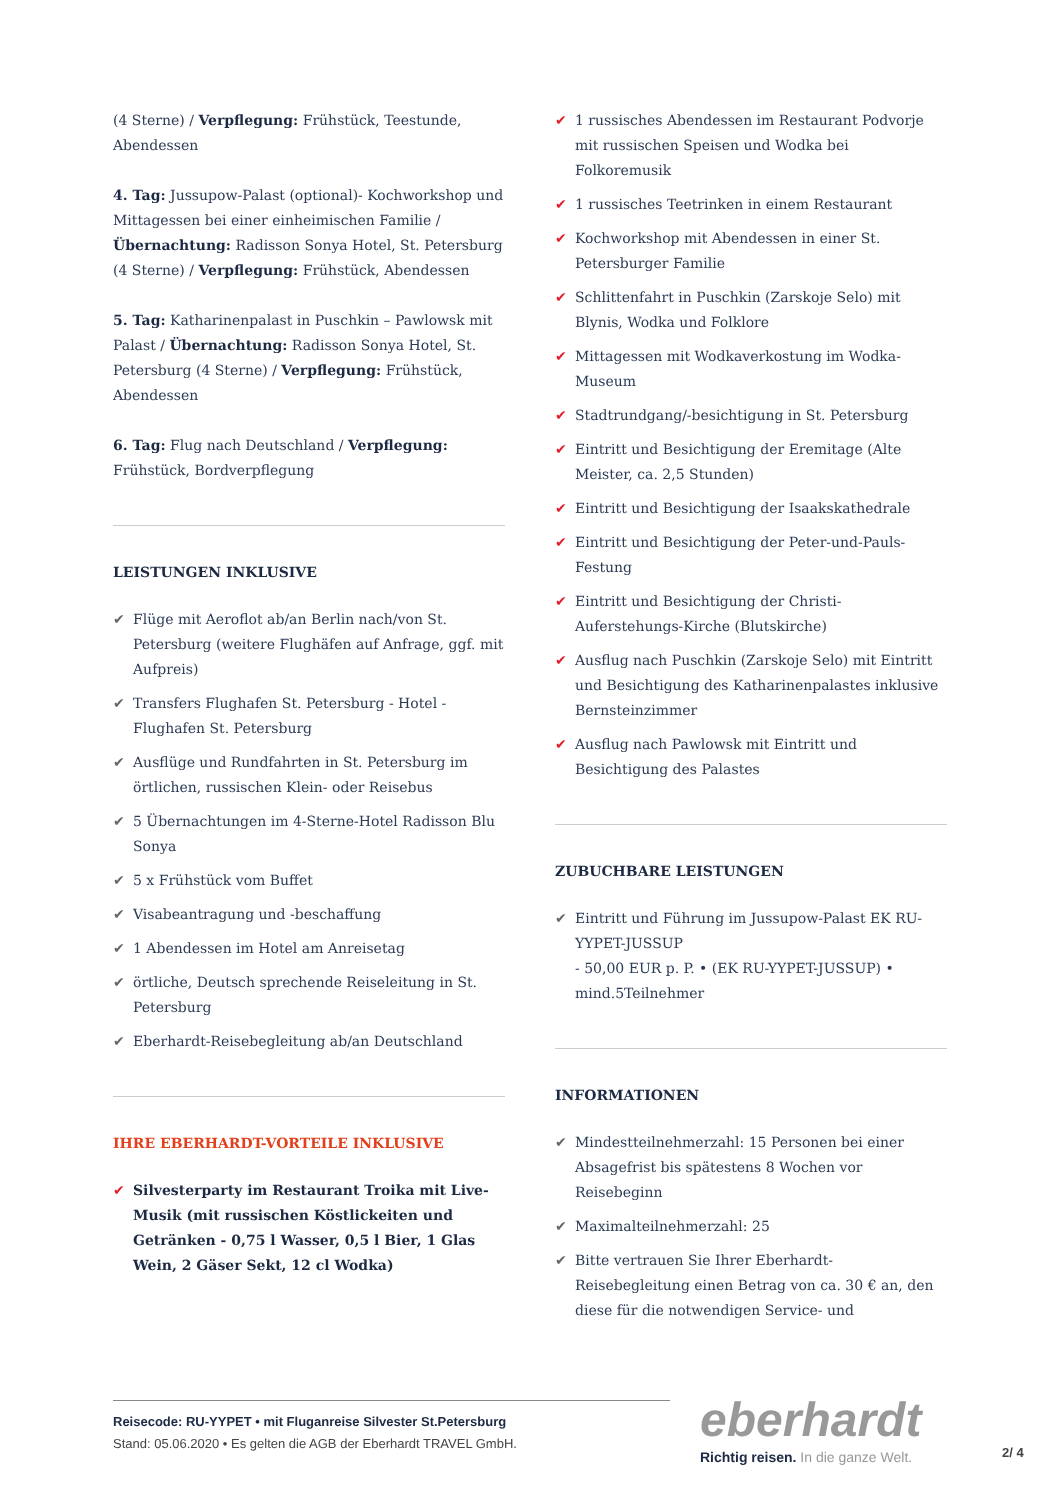(4 Sterne) / Verpflegung: Frühstück, Teestunde, Abendessen
4. Tag: Jussupow-Palast (optional)- Kochworkshop und Mittagessen bei einer einheimischen Familie / Übernachtung: Radisson Sonya Hotel, St. Petersburg (4 Sterne) / Verpflegung: Frühstück, Abendessen
5. Tag: Katharinenpalast in Puschkin – Pawlowsk mit Palast / Übernachtung: Radisson Sonya Hotel, St. Petersburg (4 Sterne) / Verpflegung: Frühstück, Abendessen
6. Tag: Flug nach Deutschland / Verpflegung: Frühstück, Bordverpflegung
LEISTUNGEN INKLUSIVE
✔ Flüge mit Aeroflot ab/an Berlin nach/von St. Petersburg (weitere Flughäfen auf Anfrage, ggf. mit Aufpreis)
✔ Transfers Flughafen St. Petersburg - Hotel - Flughafen St. Petersburg
✔ Ausflüge und Rundfahrten in St. Petersburg im örtlichen, russischen Klein- oder Reisebus
✔ 5 Übernachtungen im 4-Sterne-Hotel Radisson Blu Sonya
✔ 5 x Frühstück vom Buffet
✔ Visabeantragung und -beschaffung
✔ 1 Abendessen im Hotel am Anreisetag
✔ örtliche, Deutsch sprechende Reiseleitung in St. Petersburg
✔ Eberhardt-Reisebegleitung ab/an Deutschland
IHRE EBERHARDT-VORTEILE INKLUSIVE
✔ Silvesterparty im Restaurant Troika mit Live-Musik (mit russischen Köstlickeiten und Getränken - 0,75 l Wasser, 0,5 l Bier, 1 Glas Wein, 2 Gäser Sekt, 12 cl Wodka)
✔ 1 russisches Abendessen im Restaurant Podvorje mit russischen Speisen und Wodka bei Folkoremusik
✔ 1 russisches Teetrinken in einem Restaurant
✔ Kochworkshop mit Abendessen in einer St. Petersburger Familie
✔ Schlittenfahrt in Puschkin (Zarskoje Selo) mit Blynis, Wodka und Folklore
✔ Mittagessen mit Wodkaverkostung im Wodka-Museum
✔ Stadtrundgang/-besichtigung in St. Petersburg
✔ Eintritt und Besichtigung der Eremitage (Alte Meister, ca. 2,5 Stunden)
✔ Eintritt und Besichtigung der Isaakskathedrale
✔ Eintritt und Besichtigung der Peter-und-Pauls-Festung
✔ Eintritt und Besichtigung der Christi-Auferstehungs-Kirche (Blutskirche)
✔ Ausflug nach Puschkin (Zarskoje Selo) mit Eintritt und Besichtigung des Katharinenpalastes inklusive Bernsteinzimmer
✔ Ausflug nach Pawlowsk mit Eintritt und Besichtigung des Palastes
ZUBUCHBARE LEISTUNGEN
✔ Eintritt und Führung im Jussupow-Palast EK RU-YYPET-JUSSUP
- 50,00 EUR p. P. • (EK RU-YYPET-JUSSUP) • mind.5Teilnehmer
INFORMATIONEN
✔ Mindestteilnehmerzahl: 15 Personen bei einer Absagefrist bis spätestens 8 Wochen vor Reisebeginn
✔ Maximalteilnehmerzahl: 25
✔ Bitte vertrauen Sie Ihrer Eberhardt-Reisebegleitung einen Betrag von ca. 30 € an, den diese für die notwendigen Service- und
Reisecode: RU-YYPET • mit Fluganreise Silvester St.Petersburg
Stand: 05.06.2020 • Es gelten die AGB der Eberhardt TRAVEL GmbH.
eberhardt
Richtig reisen. In die ganze Welt.
2/ 4